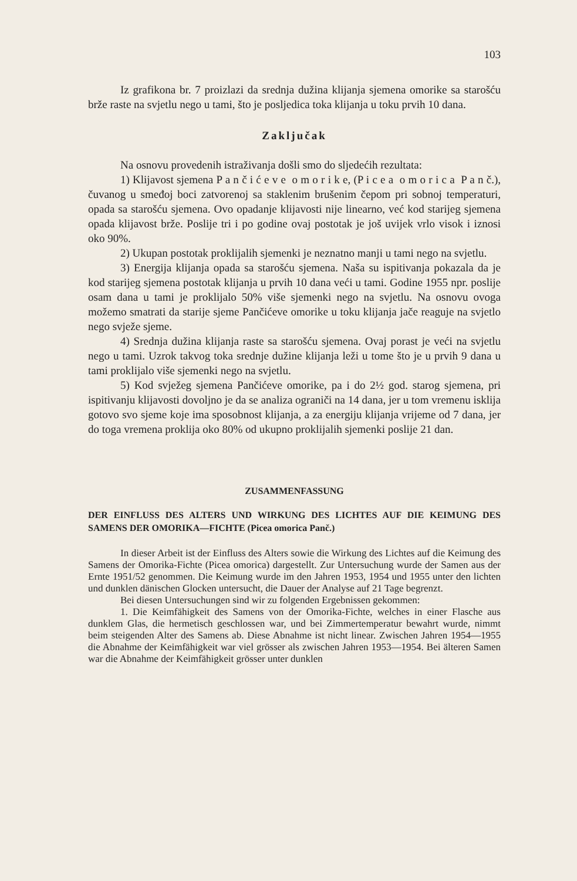103
Iz grafikona br. 7 proizlazi da srednja dužina klijanja sjemena omorike sa starošću brže raste na svjetlu nego u tami, što je posljedica toka klijanja u toku prvih 10 dana.
Zaključak
Na osnovu provedenih istraživanja došli smo do sljedećih rezultata:
1) Klijavost sjemena P a n č i ć e v e o m o r i k e, (P i c e a o m o r i c a P a n č.), čuvanog u smeđoj boci zatvorenoj sa staklenim brušenim čepom pri sobnoj temperaturi, opada sa starošću sjemena. Ovo opadanje klijavosti nije linearno, već kod starijeg sjemena opada klijavost brže. Poslije tri i po godine ovaj postotak je još uvijek vrlo visok i iznosi oko 90%.
2) Ukupan postotak proklijalih sjemenki je neznatno manji u tami nego na svjetlu.
3) Energija klijanja opada sa starošću sjemena. Naša su ispitivanja pokazala da je kod starijeg sjemena postotak klijanja u prvih 10 dana veći u tami. Godine 1955 npr. poslije osam dana u tami je proklijalo 50% više sjemenki nego na svjetlu. Na osnovu ovoga možemo smatrati da starije sjeme Pančićeve omorike u toku klijanja jače reaguje na svjetlo nego svježe sjeme.
4) Srednja dužina klijanja raste sa starošću sjemena. Ovaj porast je veći na svjetlu nego u tami. Uzrok takvog toka srednje dužine klijanja leži u tome što je u prvih 9 dana u tami proklijalo više sjemenki nego na svjetlu.
5) Kod svježeg sjemena Pančićeve omorike, pa i do 2½ god. starog sjemena, pri ispitivanju klijavosti dovoljno je da se analiza ograniči na 14 dana, jer u tom vremenu isklija gotovo svo sjeme koje ima sposobnost klijanja, a za energiju klijanja vrijeme od 7 dana, jer do toga vremena proklija oko 80% od ukupno proklijalih sjemenki poslije 21 dan.
ZUSAMMENFASSUNG
DER EINFLUSS DES ALTERS UND WIRKUNG DES LICHTES AUF DIE KEIMUNG DES SAMENS DER OMORIKA—FICHTE (Picea omorica Panč.)
In dieser Arbeit ist der Einfluss des Alters sowie die Wirkung des Lichtes auf die Keimung des Samens der Omorika-Fichte (Picea omorica) dargestellt. Zur Untersuchung wurde der Samen aus der Ernte 1951/52 genommen. Die Keimung wurde im den Jahren 1953, 1954 und 1955 unter den lichten und dunklen dänischen Glocken untersucht, die Dauer der Analyse auf 21 Tage begrenzt.
Bei diesen Untersuchungen sind wir zu folgenden Ergebnissen gekommen:
1. Die Keimfähigkeit des Samens von der Omorika-Fichte, welches in einer Flasche aus dunklem Glas, die hermetisch geschlossen war, und bei Zimmertemperatur bewahrt wurde, nimmt beim steigenden Alter des Samens ab. Diese Abnahme ist nicht linear. Zwischen Jahren 1954—1955 die Abnahme der Keimfähigkeit war viel grösser als zwischen Jahren 1953—1954. Bei älteren Samen war die Abnahme der Keimfähigkeit grösser unter dunklen